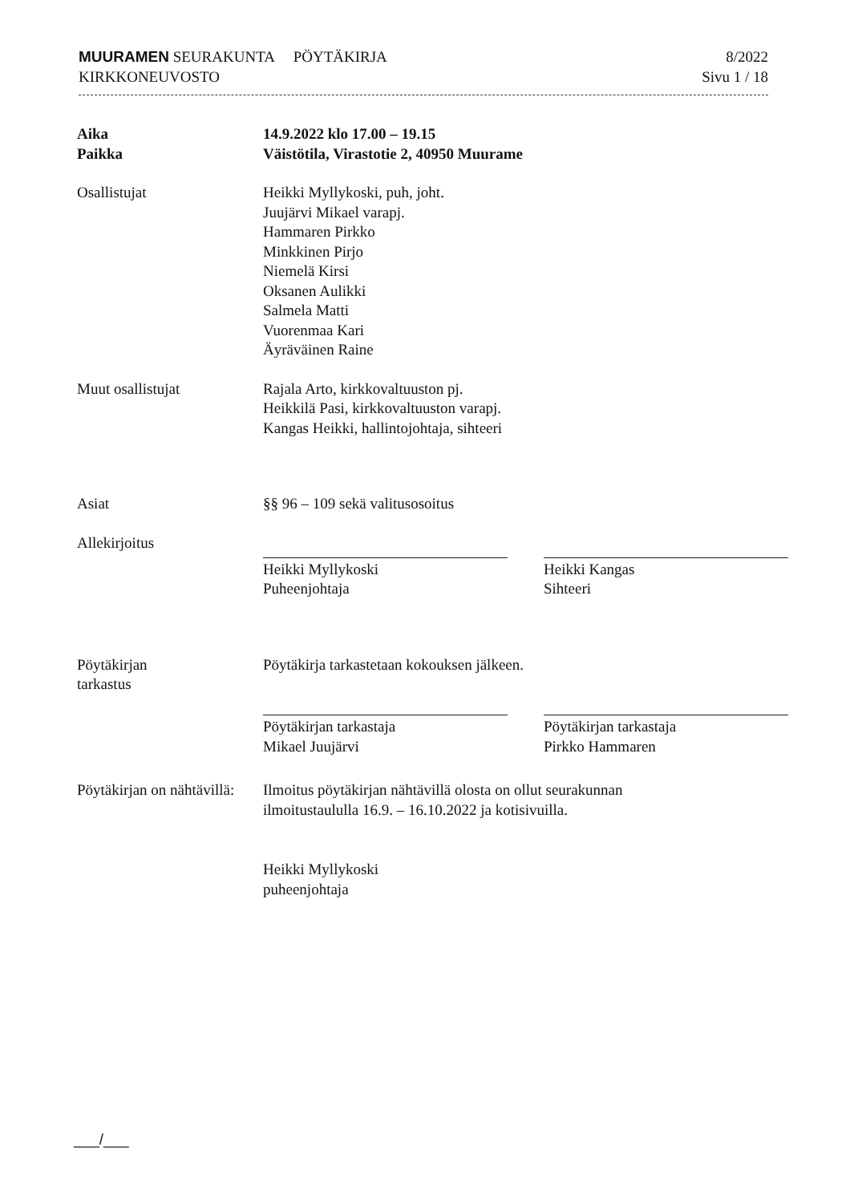MUURAMEN SEURAKUNTA PÖYTÄKIRJA
KIRKKONEUVOSTO
8/2022
Sivu 1 / 18
Aika
Paikka
14.9.2022 klo 17.00 – 19.15
Väistötila, Virastotie 2, 40950 Muurame
Osallistujat Heikki Myllykoski, puh, joht.
Juujärvi Mikael varapj.
Hammaren Pirkko
Minkkinen Pirjo
Niemelä Kirsi
Oksanen Aulikki
Salmela Matti
Vuorenmaa Kari
Äyräväinen Raine
Muut osallistujat Rajala Arto, kirkkovaltuuston pj.
Heikkilä Pasi, kirkkovaltuuston varapj.
Kangas Heikki, hallintojohtaja, sihteeri
Asiat §§ 96 – 109 sekä valitusosoitus
Allekirjoitus
Heikki Myllykoski
Puheenjohtaja
Heikki Kangas
Sihteeri
Pöytäkirjan
tarkastus
Pöytäkirja tarkastetaan kokouksen jälkeen.
Pöytäkirjan tarkastaja
Mikael Juujärvi
Pöytäkirjan tarkastaja
Pirkko Hammaren
Pöytäkirjan on nähtävillä:
Ilmoitus pöytäkirjan nähtävillä olosta on ollut seurakunnan
ilmoitustaululla 16.9. – 16.10.2022 ja kotisivuilla.
Heikki Myllykoski
puheenjohtaja
___/___